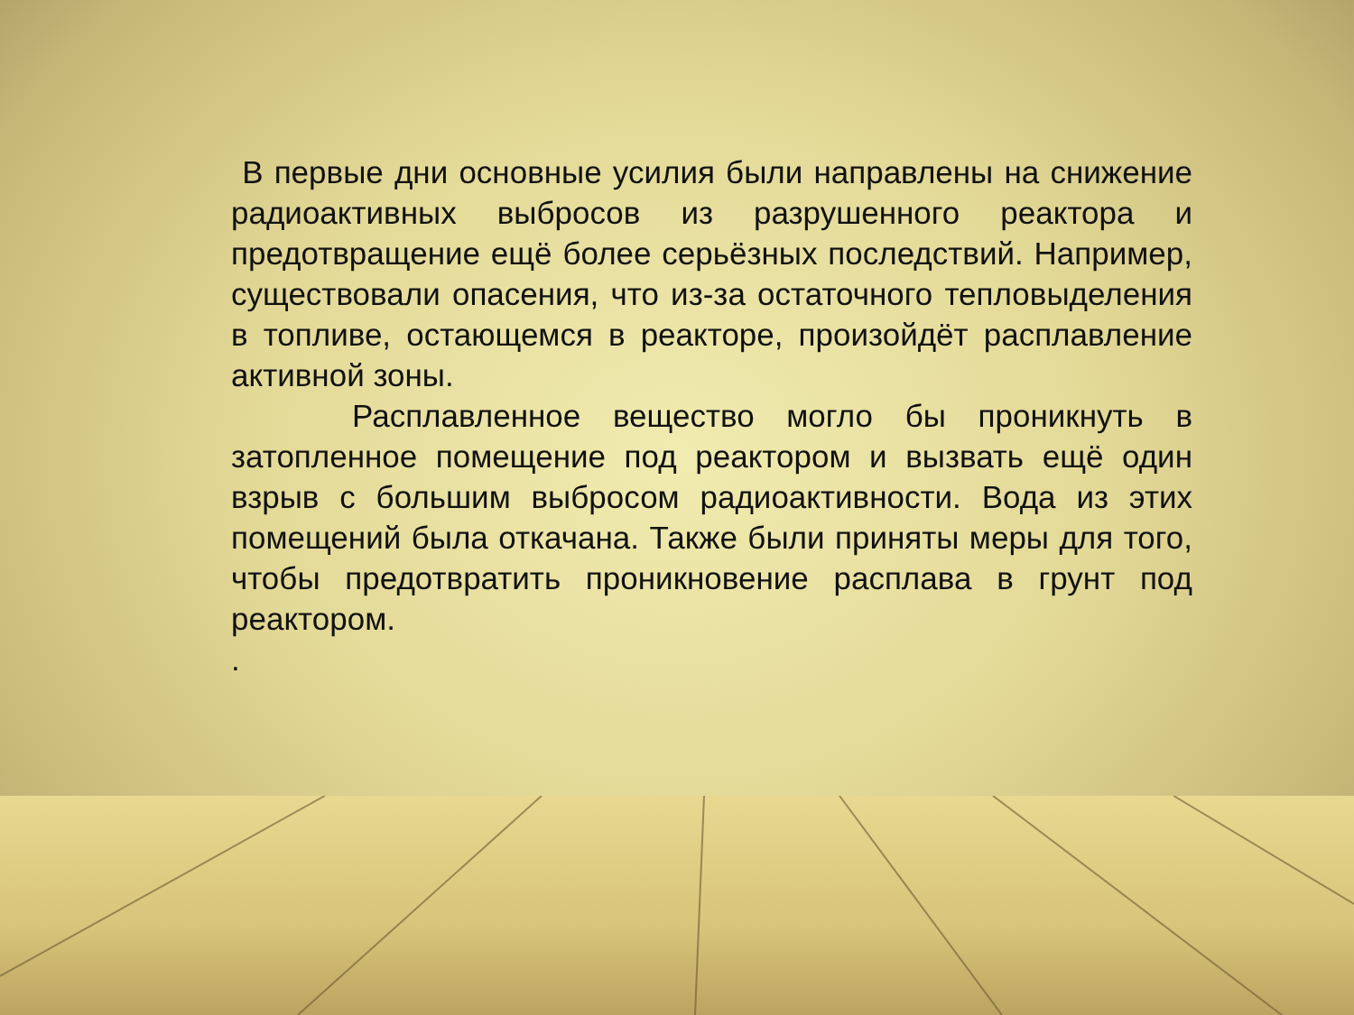В первые дни основные усилия были направлены на снижение радиоактивных выбросов из разрушенного реактора и предотвращение ещё более серьёзных последствий. Например, существовали опасения, что из-за остаточного тепловыделения в топливе, остающемся в реакторе, произойдёт расплавление активной зоны.
Расплавленное вещество могло бы проникнуть в затопленное помещение под реактором и вызвать ещё один взрыв с большим выбросом радиоактивности. Вода из этих помещений была откачана. Также были приняты меры для того, чтобы предотвратить проникновение расплава в грунт под реактором.
.